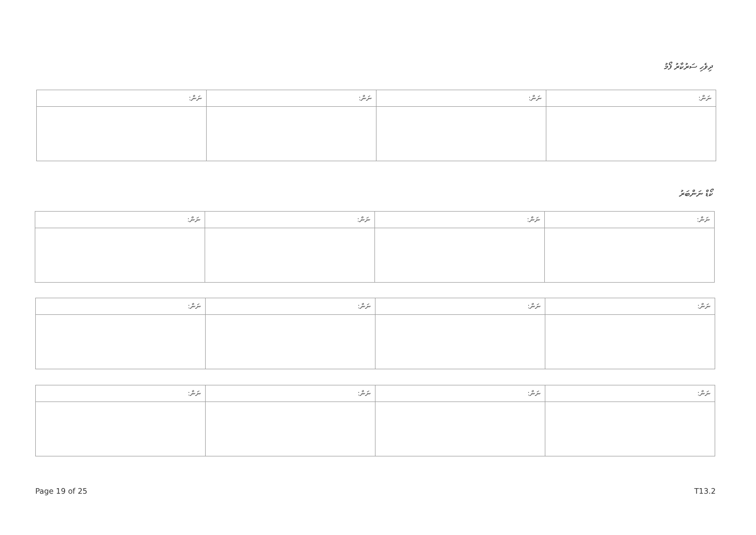ދިވެހި ސަރުކާރު ފޯމު
| ނަން: | ނަން: | ނަން: | ނަން: |
| --- | --- | --- | --- |
ކޯޑް ނަންބަރު
| ނަން: | ނަން: | ނަން: | ނަން: |
| --- | --- | --- | --- |
| ނަން: | ނަން: | ނަން: | ނަން: |
| --- | --- | --- | --- |
| ނަން: | ނަން: | ނަން: | ނަން: |
| --- | --- | --- | --- |
Page 19 of 25 T13.2